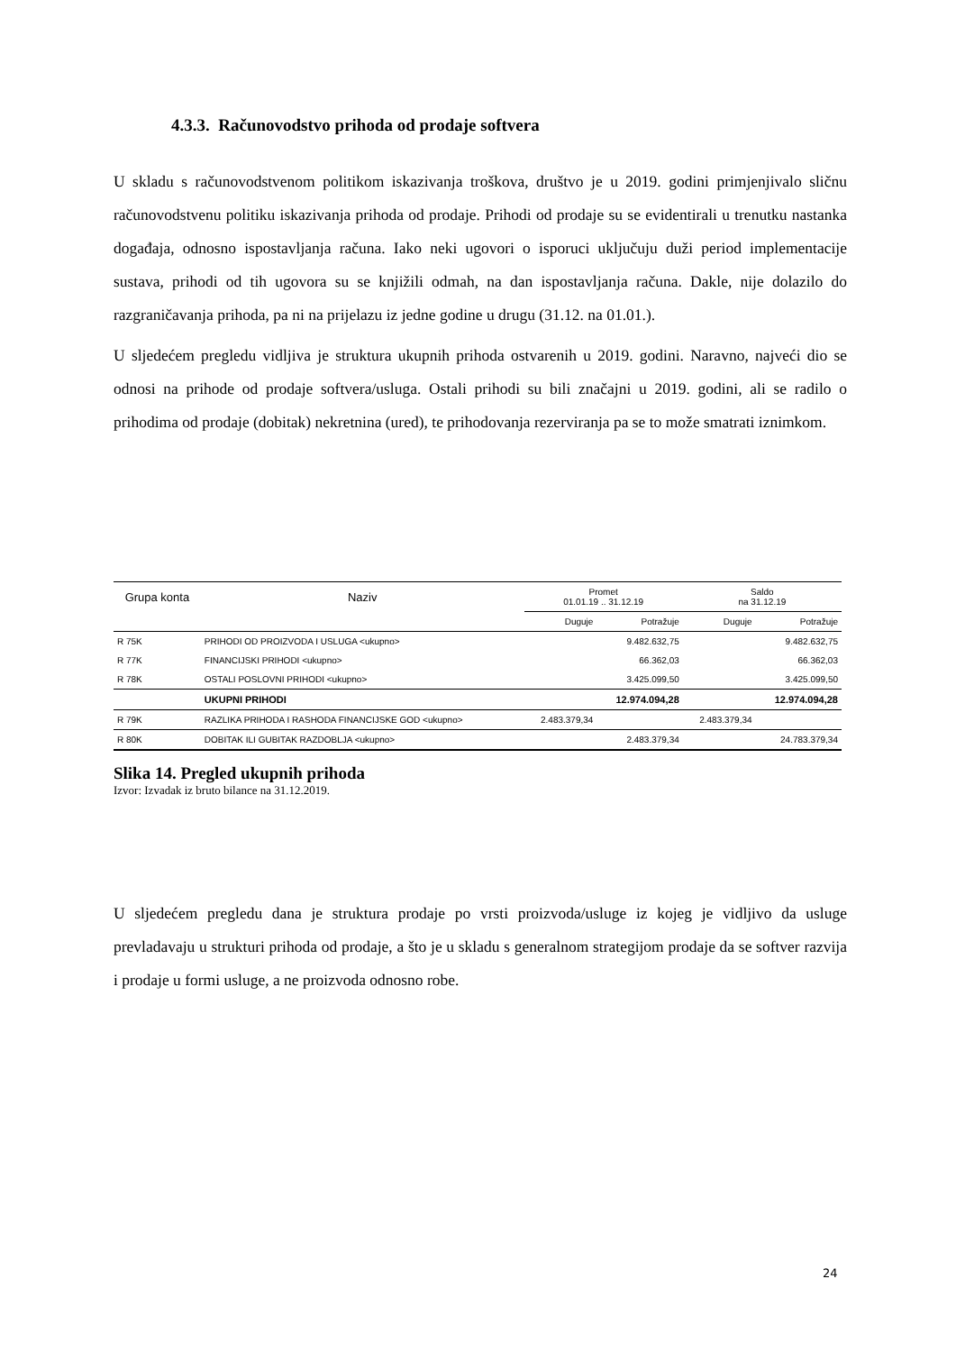4.3.3. Računovodstvo prihoda od prodaje softvera
U skladu s računovodstvenom politikom iskazivanja troškova, društvo je u 2019. godini primjenjivalo sličnu računovodstvenu politiku iskazivanja prihoda od prodaje. Prihodi od prodaje su se evidentirali u trenutku nastanka događaja, odnosno ispostavljanja računa. Iako neki ugovori o isporuci uključuju duži period implementacije sustava, prihodi od tih ugovora su se knjižili odmah, na dan ispostavljanja računa. Dakle, nije dolazilo do razgraničavanja prihoda, pa ni na prijelazu iz jedne godine u drugu (31.12. na 01.01.).
U sljedećem pregledu vidljiva je struktura ukupnih prihoda ostvarenih u 2019. godini. Naravno, najveći dio se odnosi na prihode od prodaje softvera/usluga. Ostali prihodi su bili značajni u 2019. godini, ali se radilo o prihodima od prodaje (dobitak) nekretnina (ured), te prihodovanja rezerviranja pa se to može smatrati iznimkom.
| Grupa konta | Naziv | Promet 01.01.19 .. 31.12.19 | | Saldo na 31.12.19 | |
| --- | --- | --- | --- | --- | --- |
| | | Duguje | Potražuje | Duguje | Potražuje |
| R 75K | PRIHODI OD PROIZVODA I USLUGA <ukupno> | | 9.482.632,75 | | 9.482.632,75 |
| R 77K | FINANCIJSKI PRIHODI <ukupno> | | 66.362,03 | | 66.362,03 |
| R 78K | OSTALI POSLOVNI PRIHODI <ukupno> | | 3.425.099,50 | | 3.425.099,50 |
| | UKUPNI PRIHODI | | 12.974.094,28 | | 12.974.094,28 |
| R 79K | RAZLIKA PRIHODA I RASHODA FINANCIJSKE GOD <ukupno> | 2.483.379,34 | | 2.483.379,34 | |
| R 80K | DOBITAK ILI GUBITAK RAZDOBLJA <ukupno> | | 2.483.379,34 | | 24.783.379,34 |
Slika 14. Pregled ukupnih prihoda
Izvor: Izvadak iz bruto bilance na 31.12.2019.
U sljedećem pregledu dana je struktura prodaje po vrsti proizvoda/usluge iz kojeg je vidljivo da usluge prevladavaju u strukturi prihoda od prodaje, a što je u skladu s generalnom strategijom prodaje da se softver razvija i prodaje u formi usluge, a ne proizvoda odnosno robe.
24